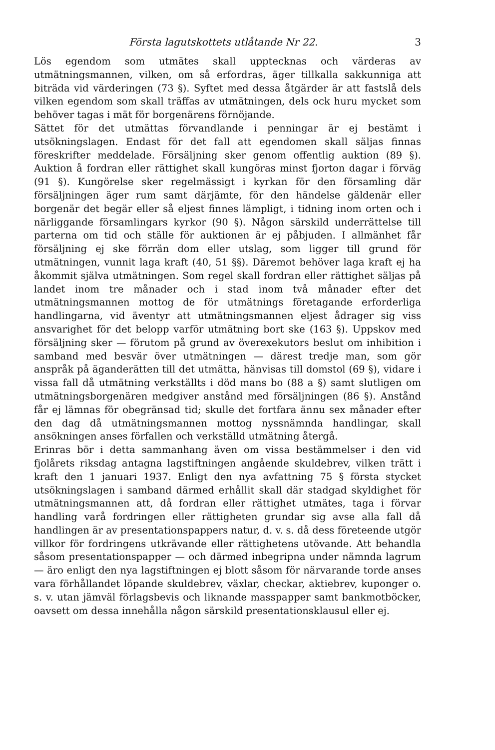Första lagutskottets utlåtande Nr 22. 3
Lös egendom som utmätes skall upptecknas och värderas av utmätningsmannen, vilken, om så erfordras, äger tillkalla sakkunniga att biträda vid värderingen (73 §). Syftet med dessa åtgärder är att fastslå dels vilken egendom som skall träffas av utmätningen, dels ock huru mycket som behöver tagas i mät för borgenärens förnöjande.
Sättet för det utmättas förvandlande i penningar är ej bestämt i utsökningslagen. Endast för det fall att egendomen skall säljas finnas föreskrifter meddelade. Försäljning sker genom offentlig auktion (89 §). Auktion å fordran eller rättighet skall kungöras minst fjorton dagar i förväg (91 §). Kungörelse sker regelmässigt i kyrkan för den församling där försäljningen äger rum samt därjämte, för den händelse gäldenär eller borgenär det begär eller så eljest finnes lämpligt, i tidning inom orten och i närliggande församlingars kyrkor (90 §). Någon särskild underrättelse till parterna om tid och ställe för auktionen är ej påbjuden. I allmänhet får försäljning ej ske förrän dom eller utslag, som ligger till grund för utmätningen, vunnit laga kraft (40, 51 §§). Däremot behöver laga kraft ej ha åkommit själva utmätningen. Som regel skall fordran eller rättighet säljas på landet inom tre månader och i stad inom två månader efter det utmätningsmannen mottog de för utmätnings företagande erforderliga handlingarna, vid äventyr att utmätningsmannen eljest ådrager sig viss ansvarighet för det belopp varför utmätning bort ske (163 §). Uppskov med försäljning sker — förutom på grund av överexekutors beslut om inhibition i samband med besvär över utmätningen — därest tredje man, som gör anspråk på äganderätten till det utmätta, hänvisas till domstol (69 §), vidare i vissa fall då utmätning verkställts i död mans bo (88 a §) samt slutligen om utmätningsborgenären medgiver anstånd med försäljningen (86 §). Anstånd får ej lämnas för obegränsad tid; skulle det fortfara ännu sex månader efter den dag då utmätningsmannen mottog nyssnämnda handlingar, skall ansökningen anses förfallen och verkställd utmätning återgå.
Erinras bör i detta sammanhang även om vissa bestämmelser i den vid fjolårets riksdag antagna lagstiftningen angående skuldebrev, vilken trätt i kraft den 1 januari 1937. Enligt den nya avfattning 75 § första stycket utsökningslagen i samband därmed erhållit skall där stadgad skyldighet för utmätningsmannen att, då fordran eller rättighet utmätes, taga i förvar handling varå fordringen eller rättigheten grundar sig avse alla fall då handlingen är av presentationspappers natur, d. v. s. då dess företeende utgör villkor för fordringens utkrävande eller rättighetens utövande. Att behandla såsom presentationspapper — och därmed inbegripna under nämnda lagrum — äro enligt den nya lagstiftningen ej blott såsom för närvarande torde anses vara förhållandet löpande skuldebrev, växlar, checkar, aktiebrev, kuponger o. s. v. utan jämväl förlagsbevis och liknande masspapper samt bankmotböcker, oavsett om dessa innehålla någon särskild presentationsklausul eller ej.